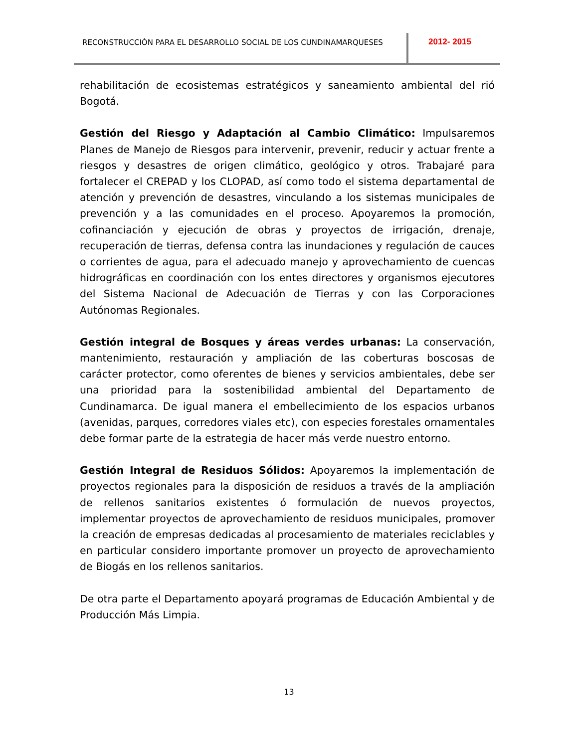RECONSTRUCCIÒN PARA EL DESARROLLO SOCIAL DE LOS CUNDINAMARQUESES 2012- 2015
rehabilitación de ecosistemas estratégicos y saneamiento ambiental del rió Bogotá.
Gestión del Riesgo y Adaptación al Cambio Climático: Impulsaremos Planes de Manejo de Riesgos para intervenir, prevenir, reducir y actuar frente a riesgos y desastres de origen climático, geológico y otros. Trabajaré para fortalecer el CREPAD y los CLOPAD, así como todo el sistema departamental de atención y prevención de desastres, vinculando a los sistemas municipales de prevención y a las comunidades en el proceso. Apoyaremos la promoción, cofinanciación y ejecución de obras y proyectos de irrigación, drenaje, recuperación de tierras, defensa contra las inundaciones y regulación de cauces o corrientes de agua, para el adecuado manejo y aprovechamiento de cuencas hidrográficas en coordinación con los entes directores y organismos ejecutores del Sistema Nacional de Adecuación de Tierras y con las Corporaciones Autónomas Regionales.
Gestión integral de Bosques y áreas verdes urbanas: La conservación, mantenimiento, restauración y ampliación de las coberturas boscosas de carácter protector, como oferentes de bienes y servicios ambientales, debe ser una prioridad para la sostenibilidad ambiental del Departamento de Cundinamarca. De igual manera el embellecimiento de los espacios urbanos (avenidas, parques, corredores viales etc), con especies forestales ornamentales debe formar parte de la estrategia de hacer más verde nuestro entorno.
Gestión Integral de Residuos Sólidos: Apoyaremos la implementación de proyectos regionales para la disposición de residuos a través de la ampliación de rellenos sanitarios existentes ó formulación de nuevos proyectos, implementar proyectos de aprovechamiento de residuos municipales, promover la creación de empresas dedicadas al procesamiento de materiales reciclables y en particular considero importante promover un proyecto de aprovechamiento de Biogás en los rellenos sanitarios.
De otra parte el Departamento apoyará programas de Educación Ambiental y de Producción Más Limpia.
13